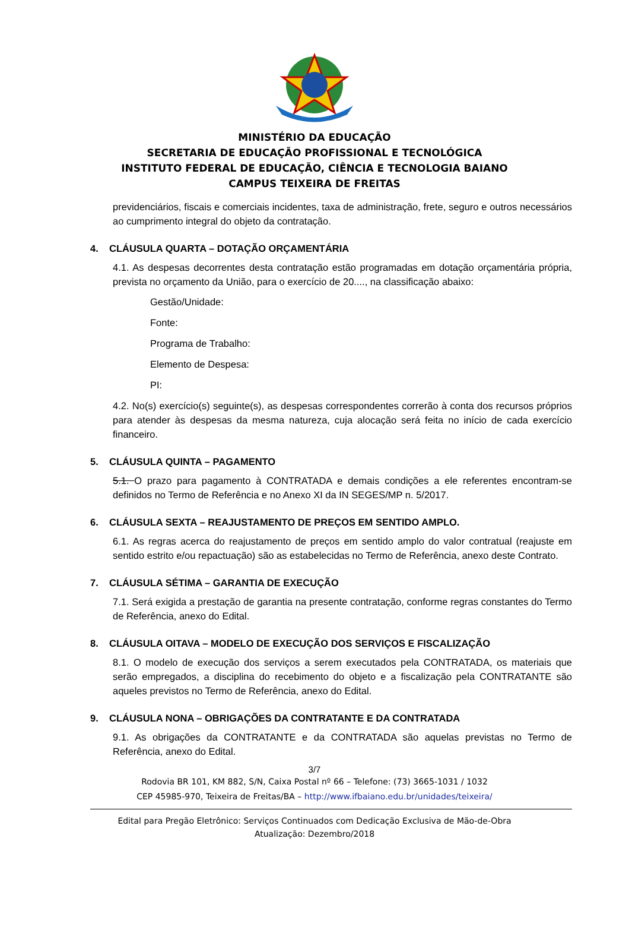MINISTÉRIO DA EDUCAÇÃO
SECRETARIA DE EDUCAÇÃO PROFISSIONAL E TECNOLÓGICA
INSTITUTO FEDERAL DE EDUCAÇÃO, CIÊNCIA E TECNOLOGIA BAIANO
CAMPUS TEIXEIRA DE FREITAS
previdenciários, fiscais e comerciais incidentes, taxa de administração, frete, seguro e outros necessários ao cumprimento integral do objeto da contratação.
4. CLÁUSULA QUARTA – DOTAÇÃO ORÇAMENTÁRIA
4.1. As despesas decorrentes desta contratação estão programadas em dotação orçamentária própria, prevista no orçamento da União, para o exercício de 20...., na classificação abaixo:
Gestão/Unidade:
Fonte:
Programa de Trabalho:
Elemento de Despesa:
PI:
4.2. No(s) exercício(s) seguinte(s), as despesas correspondentes correrão à conta dos recursos próprios para atender às despesas da mesma natureza, cuja alocação será feita no início de cada exercício financeiro.
5. CLÁUSULA QUINTA – PAGAMENTO
5.1. O prazo para pagamento à CONTRATADA e demais condições a ele referentes encontram-se definidos no Termo de Referência e no Anexo XI da IN SEGES/MP n. 5/2017.
6. CLÁUSULA SEXTA – REAJUSTAMENTO DE PREÇOS EM SENTIDO AMPLO.
6.1. As regras acerca do reajustamento de preços em sentido amplo do valor contratual (reajuste em sentido estrito e/ou repactuação) são as estabelecidas no Termo de Referência, anexo deste Contrato.
7. CLÁUSULA SÉTIMA – GARANTIA DE EXECUÇÃO
7.1. Será exigida a prestação de garantia na presente contratação, conforme regras constantes do Termo de Referência, anexo do Edital.
8. CLÁUSULA OITAVA – MODELO DE EXECUÇÃO DOS SERVIÇOS E FISCALIZAÇÃO
8.1. O modelo de execução dos serviços a serem executados pela CONTRATADA, os materiais que serão empregados, a disciplina do recebimento do objeto e a fiscalização pela CONTRATANTE são aqueles previstos no Termo de Referência, anexo do Edital.
9. CLÁUSULA NONA – OBRIGAÇÕES DA CONTRATANTE E DA CONTRATADA
9.1. As obrigações da CONTRATANTE e da CONTRATADA são aquelas previstas no Termo de Referência, anexo do Edital.
3/7
Rodovia BR 101, KM 882, S/N, Caixa Postal nº 66 – Telefone: (73) 3665-1031 / 1032
CEP 45985-970, Teixeira de Freitas/BA – http://www.ifbaiano.edu.br/unidades/teixeira/
Edital para Pregão Eletrônico: Serviços Continuados com Dedicação Exclusiva de Mão-de-Obra
Atualização: Dezembro/2018